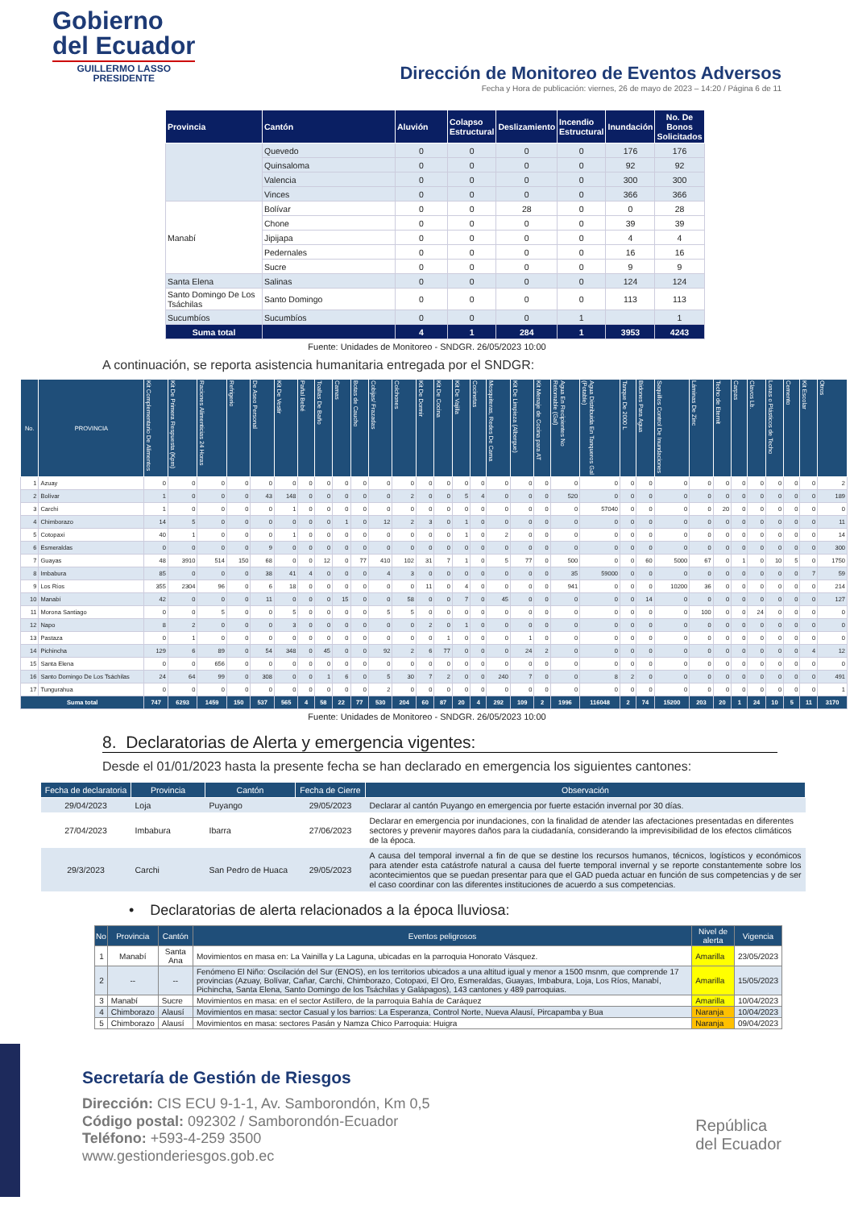Gobierno
del Ecuador
GUILLERMO LASSO
PRESIDENTE
Dirección de Monitoreo de Eventos Adversos
Fecha y Hora de publicación: viernes, 26 de mayo de 2023 – 14:20 / Página 6 de 11
| Provincia | Cantón | Aluvión | Colapso Estructural | Deslizamiento | Incendio Estructural | Inundación | No. De Bonos Solicitados |
| --- | --- | --- | --- | --- | --- | --- | --- |
| | Quevedo | 0 | 0 | 0 | 0 | 176 | 176 |
| | Quinsaloma | 0 | 0 | 0 | 0 | 92 | 92 |
| | Valencia | 0 | 0 | 0 | 0 | 300 | 300 |
| | Vinces | 0 | 0 | 0 | 0 | 366 | 366 |
| Manabí | Bolívar | 0 | 0 | 28 | 0 | 0 | 28 |
| | Chone | 0 | 0 | 0 | 0 | 39 | 39 |
| | Jipijapa | 0 | 0 | 0 | 0 | 4 | 4 |
| | Pedernales | 0 | 0 | 0 | 0 | 16 | 16 |
| | Sucre | 0 | 0 | 0 | 0 | 9 | 9 |
| Santa Elena | Salinas | 0 | 0 | 0 | 0 | 124 | 124 |
| Santo Domingo De Los Tsáchilas | Santo Domingo | 0 | 0 | 0 | 0 | 113 | 113 |
| Sucumbíos | Sucumbíos | 0 | 0 | 0 | 1 | | 1 |
| Suma total | | 4 | 1 | 284 | 1 | 3953 | 4243 |
Fuente: Unidades de Monitoreo - SNDGR. 26/05/2023 10:00
A continuación, se reporta asistencia humanitaria entregada por el SNDGR:
| No. | PROVINCIA | Kit Complementario De Alimentos | Kit De Primera Respuesta (Kpm) | Raciones Alimenticias 24 Horas | Refrigerio | De Aseo Personal | Kit De Vestir | Pañal Bebé | Toallas De Baño | Camas | Botas de Caucho | Cobijas/ Frazadas | Colchones | Kit De Dormir | Kit De Cocina | Kit De Vajilla | Cocinetas | Mosquiteras, Redes De Cama | Kit De Limpieza (Albergue) | Kit Menaje de Cocina para AT | Agua En Recipientes No Retornable (Gal) | Agua Distribuida En Tanqueros Gal (Potable) | Tanque De 2000 L | Bidones Para Agua | Saquillos Control De Inundaciones | Láminas De Zinc | Techo de Eternit | Carpas | Clavos Lb. | Lonas o Plásticos de Techo | Cemento | Kit Escolar | Otros |
| --- | --- | --- | --- | --- | --- | --- | --- | --- | --- | --- | --- | --- | --- | --- | --- | --- | --- | --- | --- | --- | --- | --- | --- | --- | --- | --- | --- | --- | --- | --- | --- | --- | --- |
| 1 | Azuay | 0 | 0 | 0 | 0 | 0 | 0 | 0 | 0 | 0 | 0 | 0 | 0 | 0 | 0 | 0 | 0 | 0 | 0 | 0 | 0 | 0 | 0 | 0 | 0 | 0 | 0 | 0 | 0 | 0 | 0 | 0 | 2 |
| 2 | Bolívar | 1 | 0 | 0 | 0 | 43 | 148 | 0 | 0 | 0 | 0 | 0 | 2 | 0 | 0 | 5 | 4 | 0 | 0 | 0 | 520 | 0 | 0 | 0 | 0 | 0 | 0 | 0 | 0 | 0 | 0 | 0 | 189 |
| 3 | Carchi | 1 | 0 | 0 | 0 | 0 | 1 | 0 | 0 | 0 | 0 | 0 | 0 | 0 | 0 | 0 | 0 | 0 | 0 | 0 | 0 | 57040 | 0 | 0 | 0 | 0 | 20 | 0 | 0 | 0 | 0 | 0 | 0 |
| 4 | Chimborazo | 14 | 5 | 0 | 0 | 0 | 0 | 0 | 0 | 1 | 0 | 12 | 2 | 3 | 0 | 1 | 0 | 0 | 0 | 0 | 0 | 0 | 0 | 0 | 0 | 0 | 0 | 0 | 0 | 0 | 0 | 0 | 11 |
| 5 | Cotopaxi | 40 | 1 | 0 | 0 | 0 | 1 | 0 | 0 | 0 | 0 | 0 | 0 | 0 | 0 | 1 | 0 | 2 | 0 | 0 | 0 | 0 | 0 | 0 | 0 | 0 | 0 | 0 | 0 | 0 | 0 | 0 | 14 |
| 6 | Esmeraldas | 0 | 0 | 0 | 0 | 9 | 0 | 0 | 0 | 0 | 0 | 0 | 0 | 0 | 0 | 0 | 0 | 0 | 0 | 0 | 0 | 0 | 0 | 0 | 0 | 0 | 0 | 0 | 0 | 0 | 0 | 0 | 300 |
| 7 | Guayas | 48 | 3910 | 514 | 150 | 68 | 0 | 0 | 12 | 0 | 77 | 410 | 102 | 31 | 7 | 1 | 0 | 5 | 77 | 0 | 500 | 0 | 0 | 60 | 5000 | 67 | 0 | 1 | 0 | 10 | 5 | 0 | 1750 |
| 8 | Imbabura | 85 | 0 | 0 | 0 | 38 | 41 | 4 | 0 | 0 | 0 | 4 | 3 | 0 | 0 | 0 | 0 | 0 | 0 | 0 | 35 | 59000 | 0 | 0 | 0 | 0 | 0 | 0 | 0 | 0 | 0 | 7 | 59 |
| 9 | Los Ríos | 355 | 2304 | 96 | 0 | 6 | 18 | 0 | 0 | 0 | 0 | 0 | 0 | 11 | 0 | 4 | 0 | 0 | 0 | 0 | 941 | 0 | 0 | 0 | 10200 | 36 | 0 | 0 | 0 | 0 | 0 | 0 | 214 |
| 10 | Manabí | 42 | 0 | 0 | 0 | 11 | 0 | 0 | 0 | 15 | 0 | 0 | 58 | 0 | 0 | 7 | 0 | 45 | 0 | 0 | 0 | 0 | 0 | 14 | 0 | 0 | 0 | 0 | 0 | 0 | 0 | 0 | 127 |
| 11 | Morona Santiago | 0 | 0 | 5 | 0 | 0 | 5 | 0 | 0 | 0 | 0 | 5 | 5 | 0 | 0 | 0 | 0 | 0 | 0 | 0 | 0 | 0 | 0 | 0 | 0 | 100 | 0 | 0 | 24 | 0 | 0 | 0 | 0 |
| 12 | Napo | 8 | 2 | 0 | 0 | 0 | 3 | 0 | 0 | 0 | 0 | 0 | 0 | 2 | 0 | 1 | 0 | 0 | 0 | 0 | 0 | 0 | 0 | 0 | 0 | 0 | 0 | 0 | 0 | 0 | 0 | 0 | 0 |
| 13 | Pastaza | 0 | 1 | 0 | 0 | 0 | 0 | 0 | 0 | 0 | 0 | 0 | 0 | 0 | 1 | 0 | 0 | 0 | 1 | 0 | 0 | 0 | 0 | 0 | 0 | 0 | 0 | 0 | 0 | 0 | 0 | 0 | 0 |
| 14 | Pichincha | 129 | 6 | 89 | 0 | 54 | 348 | 0 | 45 | 0 | 0 | 92 | 2 | 6 | 77 | 0 | 0 | 0 | 24 | 2 | 0 | 0 | 0 | 0 | 0 | 0 | 0 | 0 | 0 | 0 | 0 | 4 | 12 |
| 15 | Santa Elena | 0 | 0 | 656 | 0 | 0 | 0 | 0 | 0 | 0 | 0 | 0 | 0 | 0 | 0 | 0 | 0 | 0 | 0 | 0 | 0 | 0 | 0 | 0 | 0 | 0 | 0 | 0 | 0 | 0 | 0 | 0 | 0 |
| 16 | Santo Domingo De Los Tsáchilas | 24 | 64 | 99 | 0 | 308 | 0 | 0 | 1 | 6 | 0 | 5 | 30 | 7 | 2 | 0 | 0 | 240 | 7 | 0 | 0 | 8 | 2 | 0 | 0 | 0 | 0 | 0 | 0 | 0 | 0 | 0 | 491 |
| 17 | Tungurahua | 0 | 0 | 0 | 0 | 0 | 0 | 0 | 0 | 0 | 0 | 2 | 0 | 0 | 0 | 0 | 0 | 0 | 0 | 0 | 0 | 0 | 0 | 0 | 0 | 0 | 0 | 0 | 0 | 0 | 0 | 0 | 1 |
| Suma total | | 747 | 6293 | 1459 | 150 | 537 | 565 | 4 | 58 | 22 | 77 | 530 | 204 | 60 | 87 | 20 | 4 | 292 | 109 | 2 | 1996 | 116048 | 2 | 74 | 15200 | 203 | 20 | 1 | 24 | 10 | 5 | 11 | 3170 |
Fuente: Unidades de Monitoreo - SNDGR. 26/05/2023 10:00
8. Declaratorias de Alerta y emergencia vigentes:
Desde el 01/01/2023 hasta la presente fecha se han declarado en emergencia los siguientes cantones:
| Fecha de declaratoria | Provincia | Cantón | Fecha de Cierre | Observación |
| --- | --- | --- | --- | --- |
| 29/04/2023 | Loja | Puyango | 29/05/2023 | Declarar al cantón Puyango en emergencia por fuerte estación invernal por 30 días. |
| 27/04/2023 | Imbabura | Ibarra | 27/06/2023 | Declarar en emergencia por inundaciones, con la finalidad de atender las afectaciones presentadas en diferentes sectores y prevenir mayores daños para la ciudadanía, considerando la imprevisibilidad de los efectos climáticos de la época. |
| 29/3/2023 | Carchi | San Pedro de Huaca | 29/05/2023 | A causa del temporal invernal a fin de que se destine los recursos humanos, técnicos, logísticos y económicos para atender esta catástrofe natural a causa del fuerte temporal invernal y se reporte constantemente sobre los acontecimientos que se puedan presentar para que el GAD pueda actuar en función de sus competencias y de ser el caso coordinar con las diferentes instituciones de acuerdo a sus competencias. |
• Declaratorias de alerta relacionados a la época lluviosa:
| No | Provincia | Cantón | Eventos peligrosos | Nivel de alerta | Vigencia |
| --- | --- | --- | --- | --- | --- |
| 1 | Manabí | Santa Ana | Movimientos en masa en: La Vainilla y La Laguna, ubicadas en la parroquia Honorato Vásquez. | Amarilla | 23/05/2023 |
| 2 | -- | -- | Fenómeno El Niño: Oscilación del Sur (ENOS), en los territorios ubicados a una altitud igual y menor a 1500 msnm, que comprende 17 provincias (Azuay, Bolívar, Cañar, Carchi, Chimborazo, Cotopaxi, El Oro, Esmeraldas, Guayas, Imbabura, Loja, Los Ríos, Manabí, Pichincha, Santa Elena, Santo Domingo de los Tsáchilas y Galápagos), 143 cantones y 489 parroquias. | Amarilla | 15/05/2023 |
| 3 | Manabí | Sucre | Movimientos en masa: en el sector Astillero, de la parroquia Bahía de Caráquez | Amarilla | 10/04/2023 |
| 4 | Chimborazo | Alausí | Movimientos en masa: sector Casual y los barrios: La Esperanza, Control Norte, Nueva Alausí, Pircapamba y Bua | Naranja | 10/04/2023 |
| 5 | Chimborazo | Alausí | Movimientos en masa: sectores Pasán y Namza Chico Parroquia: Huigra | Naranja | 09/04/2023 |
Secretaría de Gestión de Riesgos
Dirección: CIS ECU 9-1-1, Av. Samborondón, Km 0,5
Código postal: 092302 / Samborondón-Ecuador
Teléfono: +593-4-259 3500
www.gestionderiesgos.gob.ec
República
del Ecuador